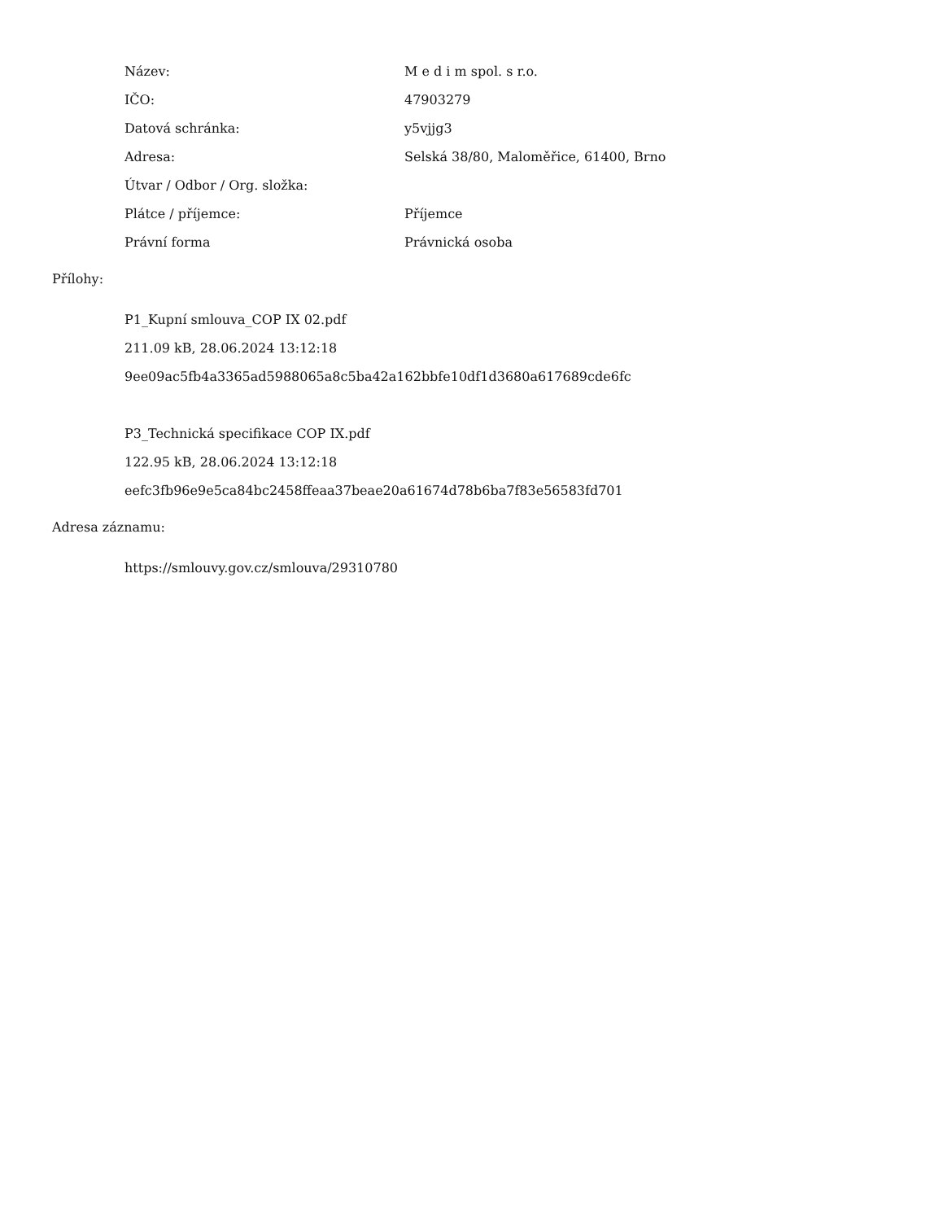| Název: | M e d i m spol. s r.o. |
| IČO: | 47903279 |
| Datová schránka: | y5vjjg3 |
| Adresa: | Selská 38/80, Maloměřice, 61400, Brno |
| Útvar / Odbor / Org. složka: | |
| Plátce / příjemce: | Příjemce |
| Právní forma | Právnická osoba |
Přílohy:
P1_Kupní smlouva_COP IX 02.pdf
211.09 kB, 28.06.2024 13:12:18
9ee09ac5fb4a3365ad5988065a8c5ba42a162bbfe10df1d3680a617689cde6fc
P3_Technická specifikace COP IX.pdf
122.95 kB, 28.06.2024 13:12:18
eefc3fb96e9e5ca84bc2458ffeaa37beae20a61674d78b6ba7f83e56583fd701
Adresa záznamu:
https://smlouvy.gov.cz/smlouva/29310780